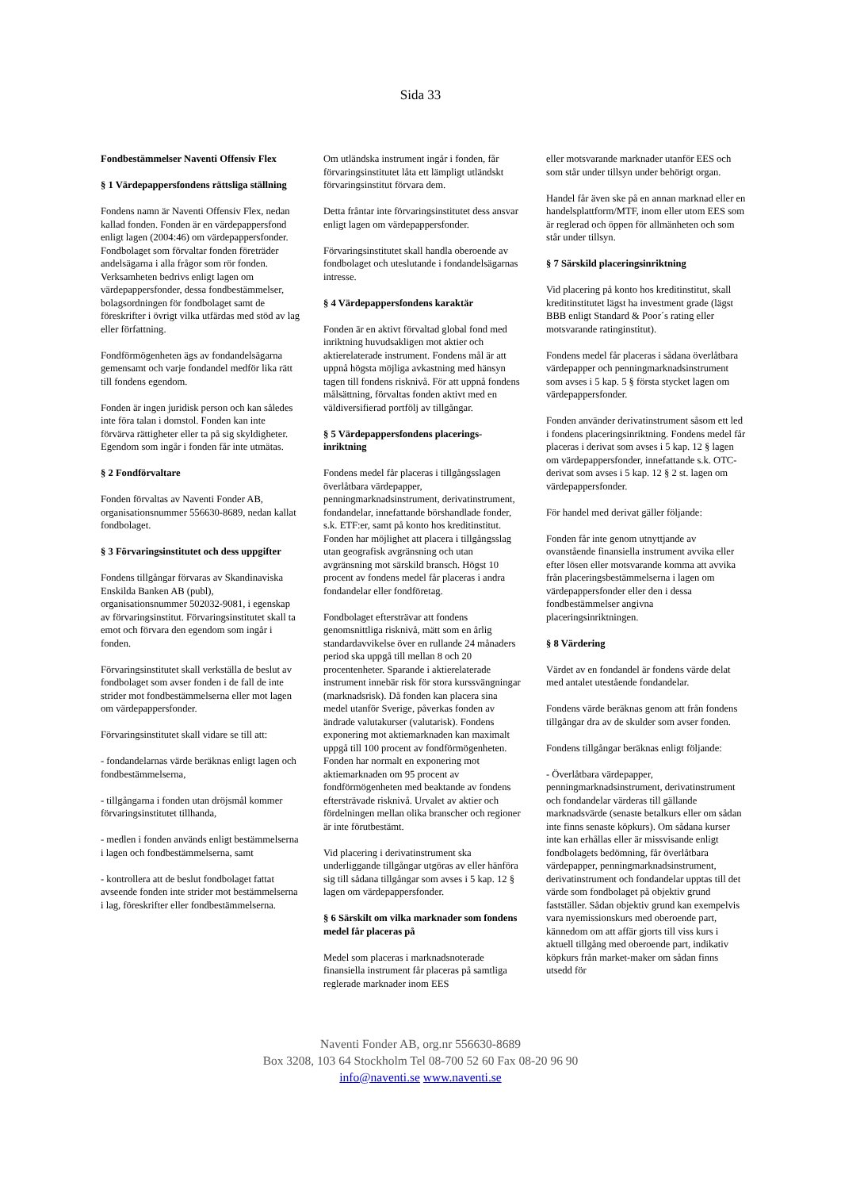Sida 33
Fondbestämmelser Naventi Offensiv Flex
§ 1 Värdepappersfondens rättsliga ställning
Fondens namn är Naventi Offensiv Flex, nedan kallad fonden. Fonden är en värdepappersfond enligt lagen (2004:46) om värdepappersfonder. Fondbolaget som förvaltar fonden företräder andelsägarna i alla frågor som rör fonden. Verksamheten bedrivs enligt lagen om värdepappersfonder, dessa fondbestämmelser, bolagsordningen för fondbolaget samt de föreskrifter i övrigt vilka utfärdas med stöd av lag eller författning.
Fondförmögenheten ägs av fondandelsägarna gemensamt och varje fondandel medför lika rätt till fondens egendom.
Fonden är ingen juridisk person och kan således inte föra talan i domstol. Fonden kan inte förvärva rättigheter eller ta på sig skyldigheter. Egendom som ingår i fonden får inte utmätas.
§ 2 Fondförvaltare
Fonden förvaltas av Naventi Fonder AB, organisationsnummer 556630-8689, nedan kallat fondbolaget.
§ 3 Förvaringsinstitutet och dess uppgifter
Fondens tillgångar förvaras av Skandinaviska Enskilda Banken AB (publ), organisationsnummer 502032-9081, i egenskap av förvaringsinstitut. Förvaringsinstitutet skall ta emot och förvara den egendom som ingår i fonden.
Förvaringsinstitutet skall verkställa de beslut av fondbolaget som avser fonden i de fall de inte strider mot fondbestämmelserna eller mot lagen om värdepappersfonder.
Förvaringsinstitutet skall vidare se till att:
- fondandelarnas värde beräknas enligt lagen och fondbestämmelserna,
- tillgångarna i fonden utan dröjsmål kommer förvaringsinstitutet tillhanda,
- medlen i fonden används enligt bestämmelserna i lagen och fondbestämmelserna, samt
- kontrollera att de beslut fondbolaget fattat avseende fonden inte strider mot bestämmelserna i lag, föreskrifter eller fondbestämmelserna.
Om utländska instrument ingår i fonden, får förvaringsinstitutet låta ett lämpligt utländskt förvaringsinstitut förvara dem.
Detta fråntar inte förvaringsinstitutet dess ansvar enligt lagen om värdepappersfonder.
Förvaringsinstitutet skall handla oberoende av fondbolaget och uteslutande i fondandelsägarnas intresse.
§ 4 Värdepappersfondens karaktär
Fonden är en aktivt förvaltad global fond med inriktning huvudsakligen mot aktier och aktierelaterade instrument. Fondens mål är att uppnå högsta möjliga avkastning med hänsyn tagen till fondens risknivå. För att uppnå fondens målsättning, förvaltas fonden aktivt med en väldiversifierad portfölj av tillgångar.
§ 5 Värdepappersfondens placerings-inriktning
Fondens medel får placeras i tillgångsslagen överlåtbara värdepapper, penningmarknadsinstrument, derivatinstrument, fondandelar, innefattande börshandlade fonder, s.k. ETF:er, samt på konto hos kreditinstitut. Fonden har möjlighet att placera i tillgångsslag utan geografisk avgränsning och utan avgränsning mot särskild bransch. Högst 10 procent av fondens medel får placeras i andra fondandelar eller fondföretag.
Fondbolaget eftersträvar att fondens genomsnittliga risknivå, mätt som en årlig standardavvikelse över en rullande 24 månaders period ska uppgå till mellan 8 och 20 procentenheter. Sparande i aktierelaterade instrument innebär risk för stora kurssvängningar (marknadsrisk). Då fonden kan placera sina medel utanför Sverige, påverkas fonden av ändrade valutakurser (valutarisk). Fondens exponering mot aktiemarknaden kan maximalt uppgå till 100 procent av fondförmögenheten. Fonden har normalt en exponering mot aktiemarknaden om 95 procent av fondförmögenheten med beaktande av fondens eftersträvade risknivå. Urvalet av aktier och fördelningen mellan olika branscher och regioner är inte förutbestämt.
Vid placering i derivatinstrument ska underliggande tillgångar utgöras av eller hänföra sig till sådana tillgångar som avses i 5 kap. 12 § lagen om värdepappersfonder.
§ 6 Särskilt om vilka marknader som fondens medel får placeras på
Medel som placeras i marknadsnoterade finansiella instrument får placeras på samtliga reglerade marknader inom EES
eller motsvarande marknader utanför EES och som står under tillsyn under behörigt organ.
Handel får även ske på en annan marknad eller en handelsplattform/MTF, inom eller utom EES som är reglerad och öppen för allmänheten och som står under tillsyn.
§ 7 Särskild placeringsinriktning
Vid placering på konto hos kreditinstitut, skall kreditinstitutet lägst ha investment grade (lägst BBB enligt Standard & Poor´s rating eller motsvarande ratinginstitut).
Fondens medel får placeras i sådana överlåtbara värdepapper och penningmarknadsinstrument som avses i 5 kap. 5 § första stycket lagen om värdepappersfonder.
Fonden använder derivatinstrument såsom ett led i fondens placeringsinriktning. Fondens medel får placeras i derivat som avses i 5 kap. 12 § lagen om värdepappersfonder, innefattande s.k. OTC-derivat som avses i 5 kap. 12 § 2 st. lagen om värdepappersfonder.
För handel med derivat gäller följande:
Fonden får inte genom utnyttjande av ovanstående finansiella instrument avvika eller efter lösen eller motsvarande komma att avvika från placeringsbestämmelserna i lagen om värdepappersfonder eller den i dessa fondbestämmelser angivna placeringsinriktningen.
§ 8 Värdering
Värdet av en fondandel är fondens värde delat med antalet utestående fondandelar.
Fondens värde beräknas genom att från fondens tillgångar dra av de skulder som avser fonden.
Fondens tillgångar beräknas enligt följande:
- Överlåtbara värdepapper, penningmarknadsinstrument, derivatinstrument och fondandelar värderas till gällande marknadsvärde (senaste betalkurs eller om sådan inte finns senaste köpkurs). Om sådana kurser inte kan erhållas eller är missvisande enligt fondbolagets bedömning, får överlåtbara värdepapper, penningmarknadsinstrument, derivatinstrument och fondandelar upptas till det värde som fondbolaget på objektiv grund fastställer. Sådan objektiv grund kan exempelvis vara nyemissionskurs med oberoende part, kännedom om att affär gjorts till viss kurs i aktuell tillgång med oberoende part, indikativ köpkurs från market-maker om sådan finns utsedd för
Naventi Fonder AB, org.nr 556630-8689
Box 3208, 103 64 Stockholm Tel 08-700 52 60 Fax 08-20 96 90
info@naventi.se www.naventi.se